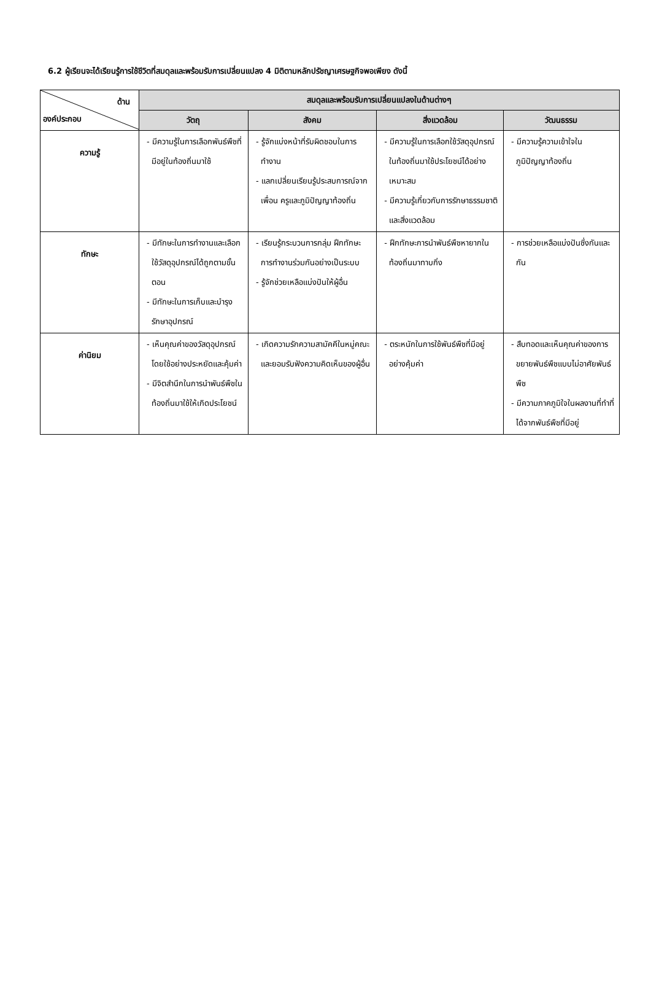6.2 ผู้เรียนจะได้เรียนรู้การใช้ชีวิตที่สมดุลและพร้อมรับการเปลี่ยนแปลง 4 มิติตามหลักปรัชญาเศรษฐกิจพอเพียง ดังนี้
| ด้าน องค์ประกอบ | สมดุลและพร้อมรับการเปลี่ยนแปลงในด้านต่างๆ | | | |
| --- | --- | --- | --- | --- |
| | วัตถุ | สังคม | สิ่งแวดล้อม | วัฒนธรรม |
| ความรู้ | - มีความรู้ในการเลือกพันธ์พืชที่มีอยู่ในท้องถิ่นมาใช้ | - รู้จักแบ่งหน้าที่รับผิดชอบในการทำงาน - แลกเปลี่ยนเรียนรู้ประสบการณ์จากเพื่อน ครูและภูมิปัญญาท้องถิ่น | - มีความรู้ในการเลือกใช้วัสดุอุปกรณ์ในท้องถิ่นมาใช้ประโยชน์ได้อย่างเหมาะสม - มีความรู้เกี่ยวกับการรักษาธรรมชาติและสิ่งแวดล้อม | - มีความรู้ความเข้าใจในภูมิปัญญาท้องถิ่น |
| ทักษะ | - มีทักษะในการทำงานและเลือกใช้วัสดุอุปกรณ์ได้ถูกตามขั้นตอน - มีทักษะในการเก็บและบำรุงรักษาอุปกรณ์ | - เรียนรู้กระบวนการกลุ่ม ฝึกทักษะการทำงานร่วมกันอย่างเป็นระบบ - รู้จักช่วยเหลือแบ่งปันให้ผู้อื่น | - ฝึกทักษะการนำพันธ์พืชหายากในท้องถิ่นมาทาบกิ่ง | - การช่วยเหลือแบ่งปันซึ่งกันและกัน |
| ค่านิยม | - เห็นคุณค่าของวัสดุอุปกรณ์โดยใช้อย่างประหยัดและคุ้มค่า - มีจิตสำนึกในการนำพันธ์พืชในท้องถิ่นมาใช้ให้เกิดประโยชน์ | - เกิดความรักความสามัคคีในหมู่คณะและยอมรับฟังความคิดเห็นของผู้อื่น | - ตระหนักในการใช้พันธ์พืชที่มีอยู่อย่างคุ้มค่า | - สืบทอดและเห็นคุณค่าของการขยายพันธ์พืชแบบไม่อาศัยพันธ์พืช - มีความภาคภูมิใจในผลงานที่ทำที่ได้จากพันธ์พืชที่มีอยู่ |